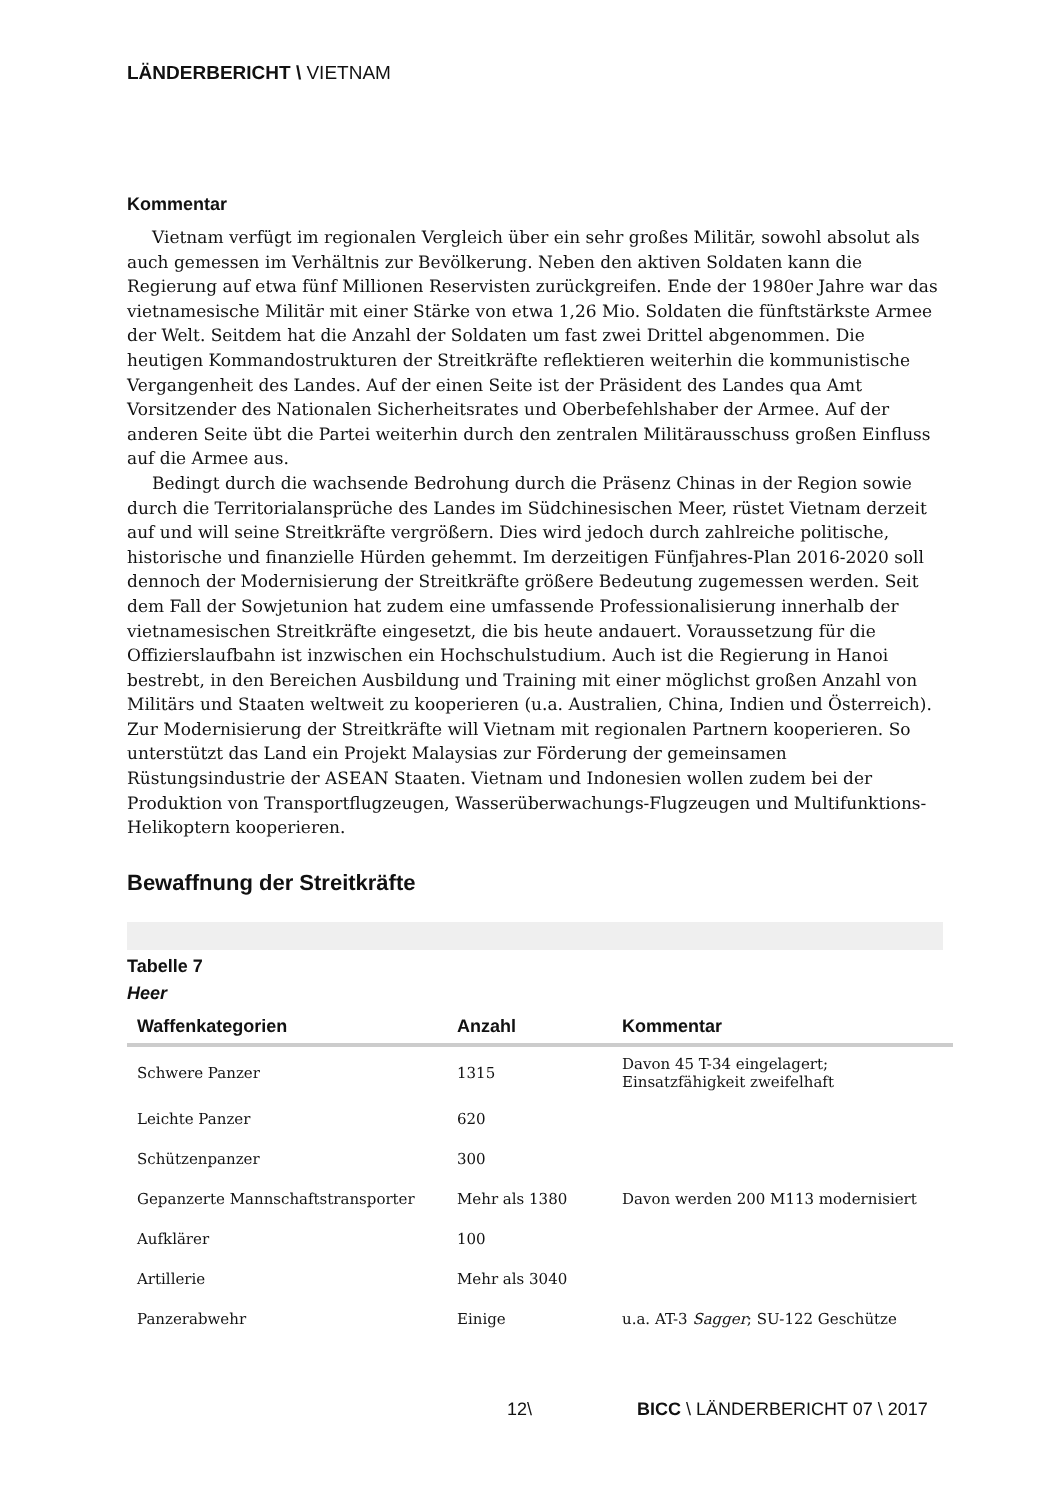LÄNDERBERICHT \ VIETNAM
Kommentar
Vietnam verfügt im regionalen Vergleich über ein sehr großes Militär, sowohl absolut als auch gemessen im Verhältnis zur Bevölkerung. Neben den aktiven Soldaten kann die Regierung auf etwa fünf Millionen Reservisten zurückgreifen. Ende der 1980er Jahre war das vietnamesische Militär mit einer Stärke von etwa 1,26 Mio. Soldaten die fünftstärkste Armee der Welt. Seitdem hat die Anzahl der Soldaten um fast zwei Drittel abgenommen. Die heutigen Kommandostrukturen der Streitkräfte reflektieren weiterhin die kommunistische Vergangenheit des Landes. Auf der einen Seite ist der Präsident des Landes qua Amt Vorsitzender des Nationalen Sicherheitsrates und Oberbefehlshaber der Armee. Auf der anderen Seite übt die Partei weiterhin durch den zentralen Militärausschuss großen Einfluss auf die Armee aus.
Bedingt durch die wachsende Bedrohung durch die Präsenz Chinas in der Region sowie durch die Territorialansprüche des Landes im Südchinesischen Meer, rüstet Vietnam derzeit auf und will seine Streitkräfte vergrößern. Dies wird jedoch durch zahlreiche politische, historische und finanzielle Hürden gehemmt. Im derzeitigen Fünfjahres-Plan 2016-2020 soll dennoch der Modernisierung der Streitkräfte größere Bedeutung zugemessen werden. Seit dem Fall der Sowjetunion hat zudem eine umfassende Professionalisierung innerhalb der vietnamesischen Streitkräfte eingesetzt, die bis heute andauert. Voraussetzung für die Offizierslaufbahn ist inzwischen ein Hochschulstudium. Auch ist die Regierung in Hanoi bestrebt, in den Bereichen Ausbildung und Training mit einer möglichst großen Anzahl von Militärs und Staaten weltweit zu kooperieren (u.a. Australien, China, Indien und Österreich). Zur Modernisierung der Streitkräfte will Vietnam mit regionalen Partnern kooperieren. So unterstützt das Land ein Projekt Malaysias zur Förderung der gemeinsamen Rüstungsindustrie der ASEAN Staaten. Vietnam und Indonesien wollen zudem bei der Produktion von Transportflugzeugen, Wasserüberwachungs-Flugzeugen und Multifunktions-Helikoptern kooperieren.
Bewaffnung der Streitkräfte
Tabelle 7
Heer
| Waffenkategorien | Anzahl | Kommentar |
| --- | --- | --- |
| Schwere Panzer | 1315 | Davon 45 T-34 eingelagert; Einsatzfähigkeit zweifelhaft |
| Leichte Panzer | 620 | |
| Schützenpanzer | 300 | |
| Gepanzerte Mannschaftstransporter | Mehr als 1380 | Davon werden 200 M113 modernisiert |
| Aufklärer | 100 | |
| Artillerie | Mehr als 3040 | |
| Panzerabwehr | Einige | u.a. AT-3 Sagger ; SU-122 Geschütze |
12\ BICC \ LÄNDERBERICHT 07 \ 2017